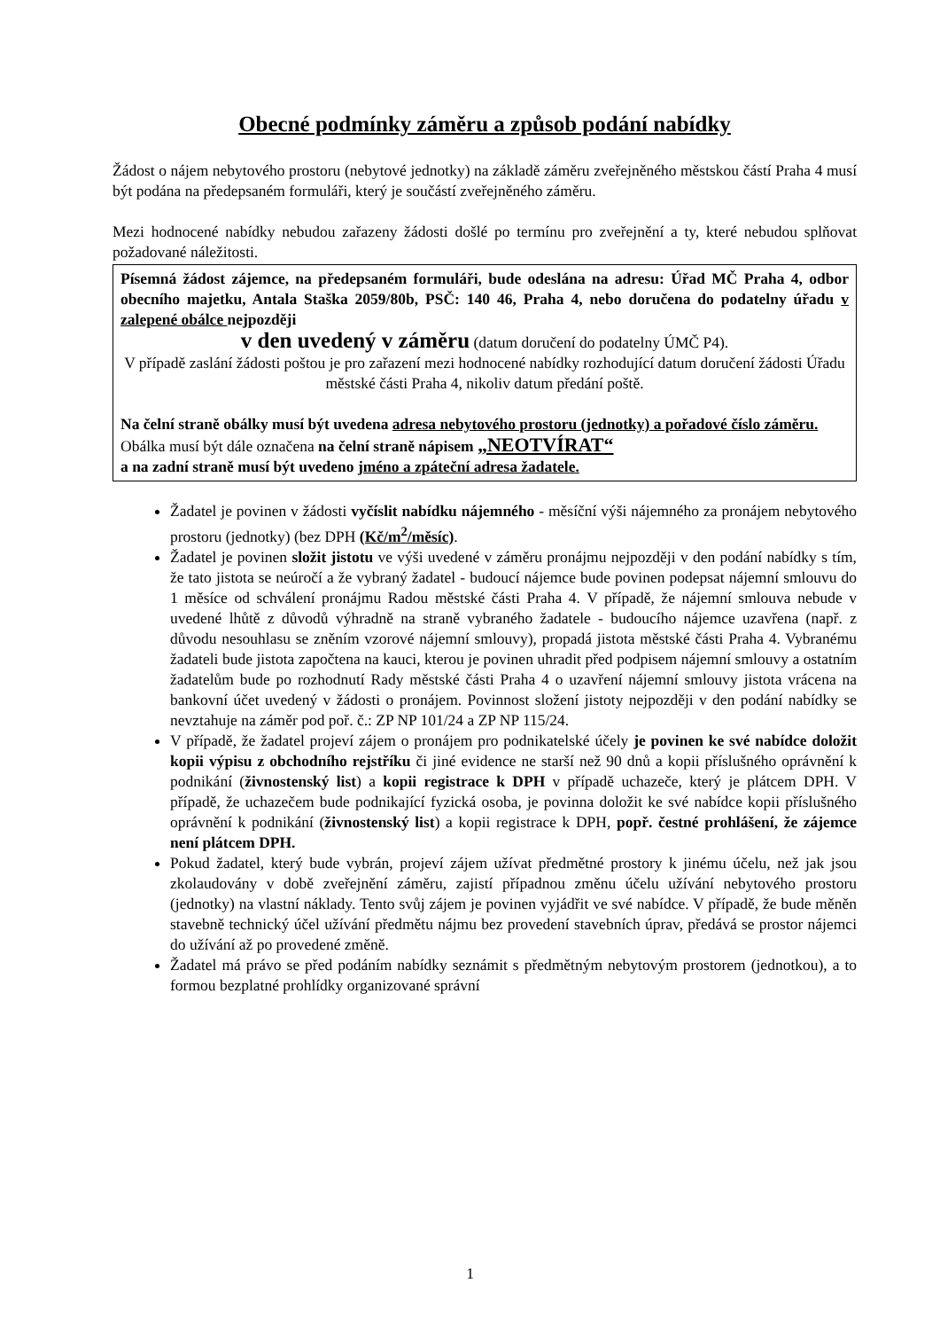Obecné podmínky záměru a způsob podání nabídky
Žádost o nájem nebytového prostoru (nebytové jednotky) na základě záměru zveřejněného městskou částí Praha 4 musí být podána na předepsaném formuláři, který je součástí zveřejněného záměru.
Mezi hodnocené nabídky nebudou zařazeny žádosti došlé po termínu pro zveřejnění a ty, které nebudou splňovat požadované náležitosti.
Písemná žádost zájemce, na předepsaném formuláři, bude odeslána na adresu: Úřad MČ Praha 4, odbor obecního majetku, Antala Staška 2059/80b, PSČ: 140 46, Praha 4, nebo doručena do podatelny úřadu v zalepené obálce nejpozději
v den uvedený v záměru (datum doručení do podatelny ÚMČ P4).
V případě zaslání žádosti poštou je pro zařazení mezi hodnocené nabídky rozhodující datum doručení žádosti Úřadu městské části Praha 4, nikoliv datum předání poště.
Na čelní straně obálky musí být uvedena adresa nebytového prostoru (jednotky) a pořadové číslo záměru.
Obálka musí být dále označena na čelní straně nápisem „NEOTVÍRAT“
a na zadní straně musí být uvedeno jméno a zpáteční adresa žadatele.
Žadatel je povinen v žádosti vyčíslit nabídku nájemného - měsíční výši nájemného za pronájem nebytového prostoru (jednotky) (bez DPH (Kč/m<sup>2</sup>/měsíc).
Žadatel je povinen složit jistotu ve výši uvedené v záměru pronájmu nejpozději v den podání nabídky s tím, že tato jistota se neúročí a že vybraný žadatel - budoucí nájemce bude povinen podepsat nájemní smlouvu do 1 měsíce od schválení pronájmu Radou městské části Praha 4. V případě, že nájemní smlouva nebude v uvedené lhůtě z důvodů výhradně na straně vybraného žadatele - budoucího nájemce uzavřena (např. z důvodu nesouhlasu se zněním vzorové nájemní smlouvy), propadá jistota městské části Praha 4. Vybranému žadateli bude jistota započtena na kauci, kterou je povinen uhradit před podpisem nájemní smlouvy a ostatním žadatelům bude po rozhodnutí Rady městské části Praha 4 o uzavření nájemní smlouvy jistota vrácena na bankovní účet uvedený v žádosti o pronájem. Povinnost složení jistoty nejpozději v den podání nabídky se nevztahuje na záměr pod poř. č.: ZP NP 101/24 a ZP NP 115/24.
V případě, že žadatel projeví zájem o pronájem pro podnikatelské účely je povinen ke své nabídce doložit kopii výpisu z obchodního rejstříku či jiné evidence ne starší než 90 dnů a kopii příslušného oprávnění k podnikání (živnostenský list) a kopii registrace k DPH v případě uchazeče, který je plátcem DPH. V případě, že uchazečem bude podnikající fyzická osoba, je povinna doložit ke své nabídce kopii příslušného oprávnění k podnikání (živnostenský list) a kopii registrace k DPH, popř. čestné prohlášení, že zájemce není plátcem DPH.
Pokud žadatel, který bude vybrán, projeví zájem užívat předmětné prostory k jinému účelu, než jak jsou zkolaudovány v době zveřejnění záměru, zajistí případnou změnu účelu užívání nebytového prostoru (jednotky) na vlastní náklady. Tento svůj zájem je povinen vyjádřit ve své nabídce. V případě, že bude měněn stavebně technický účel užívání předmětu nájmu bez provedení stavebních úprav, předává se prostor nájemci do užívání až po provedené změně.
Žadatel má právo se před podáním nabídky seznámit s předmětným nebytovým prostorem (jednotkou), a to formou bezplatné prohlídky organizované správní
1